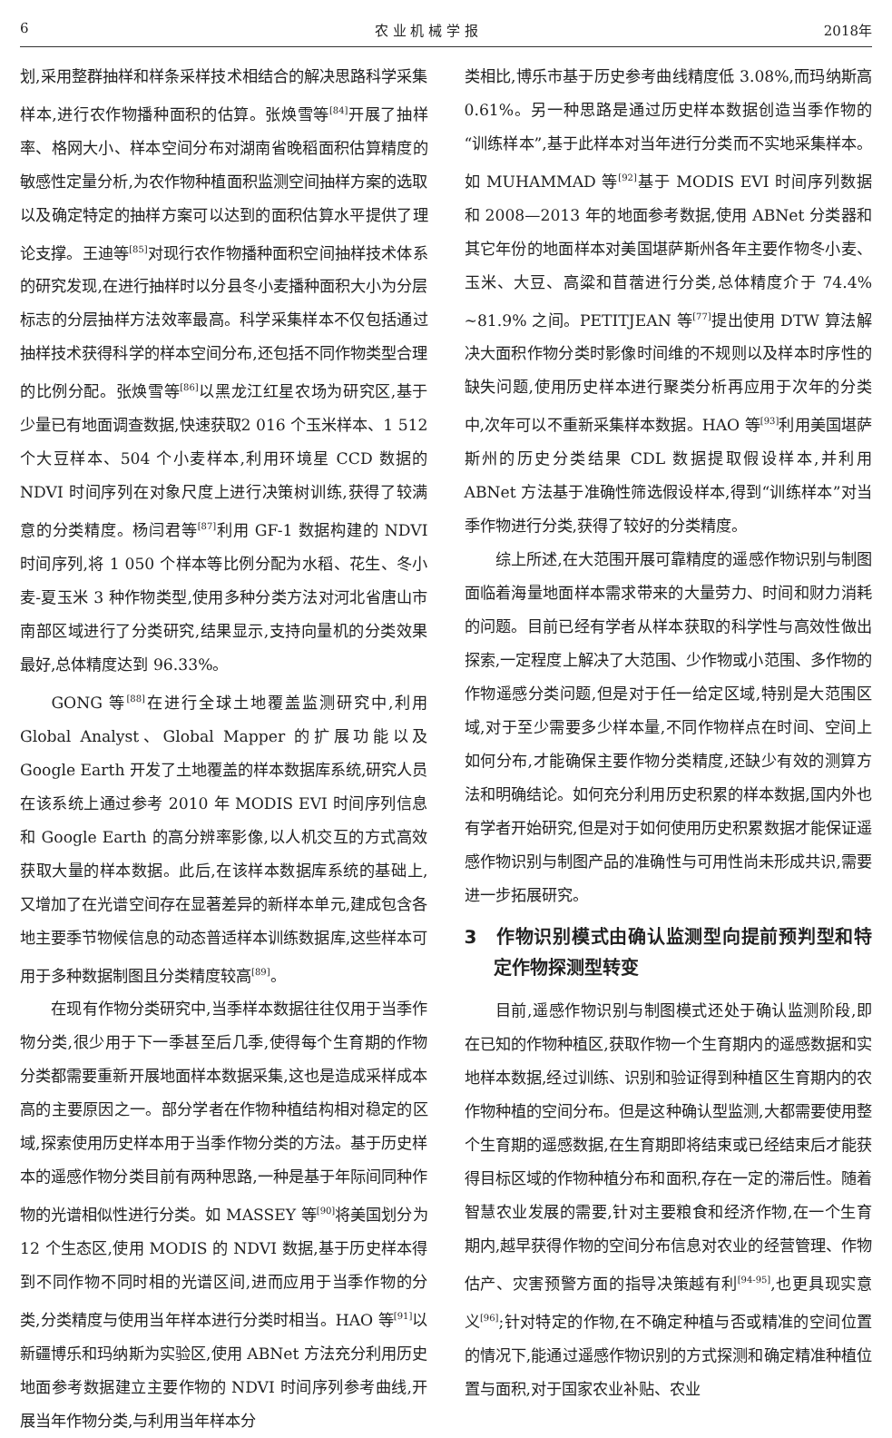6 农 业 机 械 学 报 2018年
划,采用整群抽样和样条采样技术相结合的解决思路科学采集样本,进行农作物播种面积的估算。张焕雪等<sup>[84]</sup>开展了抽样率、格网大小、样本空间分布对湖南省晚稻面积估算精度的敏感性定量分析,为农作物种植面积监测空间抽样方案的选取以及确定特定的抽样方案可以达到的面积估算水平提供了理论支撑。王迪等<sup>[85]</sup>对现行农作物播种面积空间抽样技术体系的研究发现,在进行抽样时以分县冬小麦播种面积大小为分层标志的分层抽样方法效率最高。科学采集样本不仅包括通过抽样技术获得科学的样本空间分布,还包括不同作物类型合理的比例分配。张焕雪等<sup>[86]</sup>以黑龙江红星农场为研究区,基于少量已有地面调查数据,快速获取2 016 个玉米样本、1 512 个大豆样本、504 个小麦样本,利用环境星 CCD 数据的 NDVI 时间序列在对象尺度上进行决策树训练,获得了较满意的分类精度。杨闫君等<sup>[87]</sup>利用 GF-1 数据构建的 NDVI 时间序列,将 1 050 个样本等比例分配为水稻、花生、冬小麦-夏玉米 3 种作物类型,使用多种分类方法对河北省唐山市南部区域进行了分类研究,结果显示,支持向量机的分类效果最好,总体精度达到 96.33%。
GONG 等<sup>[88]</sup>在进行全球土地覆盖监测研究中,利用 Global Analyst、Global Mapper 的扩展功能以及 Google Earth 开发了土地覆盖的样本数据库系统,研究人员在该系统上通过参考 2010 年 MODIS EVI 时间序列信息和 Google Earth 的高分辨率影像,以人机交互的方式高效获取大量的样本数据。此后,在该样本数据库系统的基础上,又增加了在光谱空间存在显著差异的新样本单元,建成包含各地主要季节物候信息的动态普适样本训练数据库,这些样本可用于多种数据制图且分类精度较高<sup>[89]</sup>。
在现有作物分类研究中,当季样本数据往往仅用于当季作物分类,很少用于下一季甚至后几季,使得每个生育期的作物分类都需要重新开展地面样本数据采集,这也是造成采样成本高的主要原因之一。部分学者在作物种植结构相对稳定的区域,探索使用历史样本用于当季作物分类的方法。基于历史样本的遥感作物分类目前有两种思路,一种是基于年际间同种作物的光谱相似性进行分类。如 MASSEY 等<sup>[90]</sup>将美国划分为 12 个生态区,使用 MODIS 的 NDVI 数据,基于历史样本得到不同作物不同时相的光谱区间,进而应用于当季作物的分类,分类精度与使用当年样本进行分类时相当。HAO 等<sup>[91]</sup>以新疆博乐和玛纳斯为实验区,使用 ABNet 方法充分利用历史地面参考数据建立主要作物的 NDVI 时间序列参考曲线,开展当年作物分类,与利用当年样本分
类相比,博乐市基于历史参考曲线精度低 3.08%,而玛纳斯高 0.61%。另一种思路是通过历史样本数据创造当季作物的“训练样本”,基于此样本对当年进行分类而不实地采集样本。如 MUHAMMAD 等<sup>[92]</sup>基于 MODIS EVI 时间序列数据和 2008—2013 年的地面参考数据,使用 ABNet 分类器和其它年份的地面样本对美国堪萨斯州各年主要作物冬小麦、玉米、大豆、高粱和苜蓿进行分类,总体精度介于 74.4% ~81.9% 之间。PETITJEAN 等<sup>[77]</sup>提出使用 DTW 算法解决大面积作物分类时影像时间维的不规则以及样本时序性的缺失问题,使用历史样本进行聚类分析再应用于次年的分类中,次年可以不重新采集样本数据。HAO 等<sup>[93]</sup>利用美国堪萨斯州的历史分类结果 CDL 数据提取假设样本,并利用 ABNet 方法基于准确性筛选假设样本,得到“训练样本”对当季作物进行分类,获得了较好的分类精度。
综上所述,在大范围开展可靠精度的遥感作物识别与制图面临着海量地面样本需求带来的大量劳力、时间和财力消耗的问题。目前已经有学者从样本获取的科学性与高效性做出探索,一定程度上解决了大范围、少作物或小范围、多作物的作物遥感分类问题,但是对于任一给定区域,特别是大范围区域,对于至少需要多少样本量,不同作物样点在时间、空间上如何分布,才能确保主要作物分类精度,还缺少有效的测算方法和明确结论。如何充分利用历史积累的样本数据,国内外也有学者开始研究,但是对于如何使用历史积累数据才能保证遥感作物识别与制图产品的准确性与可用性尚未形成共识,需要进一步拓展研究。
3　作物识别模式由确认监测型向提前预判型和特定作物探测型转变
目前,遥感作物识别与制图模式还处于确认监测阶段,即在已知的作物种植区,获取作物一个生育期内的遥感数据和实地样本数据,经过训练、识别和验证得到种植区生育期内的农作物种植的空间分布。但是这种确认型监测,大都需要使用整个生育期的遥感数据,在生育期即将结束或已经结束后才能获得目标区域的作物种植分布和面积,存在一定的滞后性。随着智慧农业发展的需要,针对主要粮食和经济作物,在一个生育期内,越早获得作物的空间分布信息对农业的经营管理、作物估产、灾害预警方面的指导决策越有利<sup>[94-95]</sup>,也更具现实意义<sup>[96]</sup>;针对特定的作物,在不确定种植与否或精准的空间位置的情况下,能通过遥感作物识别的方式探测和确定精准种植位置与面积,对于国家农业补贴、农业